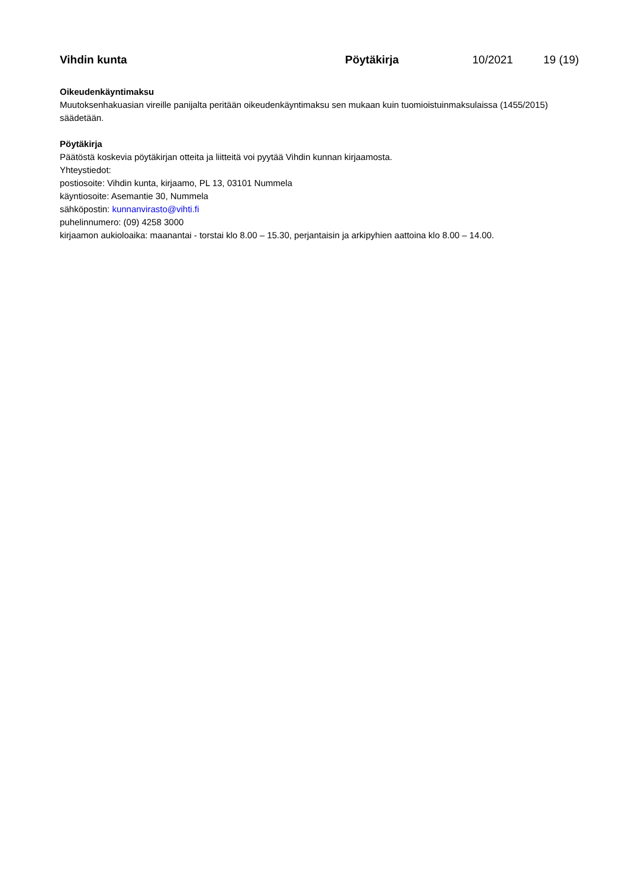Vihdin kunta Pöytäkirja 10/2021 19 (19)
Oikeudenkäyntimaksu
Muutoksenhakuasian vireille panijalta peritään oikeudenkäyntimaksu sen mukaan kuin tuomioistuinmaksulaissa (1455/2015) säädetään.
Pöytäkirja
Päätöstä koskevia pöytäkirjan otteita ja liitteitä voi pyytää Vihdin kunnan kirjaamosta.
Yhteystiedot:
postiosoite: Vihdin kunta, kirjaamo, PL 13, 03101 Nummela
käyntiosoite: Asemantie 30, Nummela
sähköpostin: kunnanvirasto@vihti.fi
puhelinnumero: (09) 4258 3000
kirjaamon aukioloaika: maanantai - torstai klo 8.00 – 15.30, perjantaisin ja arkipyhien aattoina klo 8.00 – 14.00.